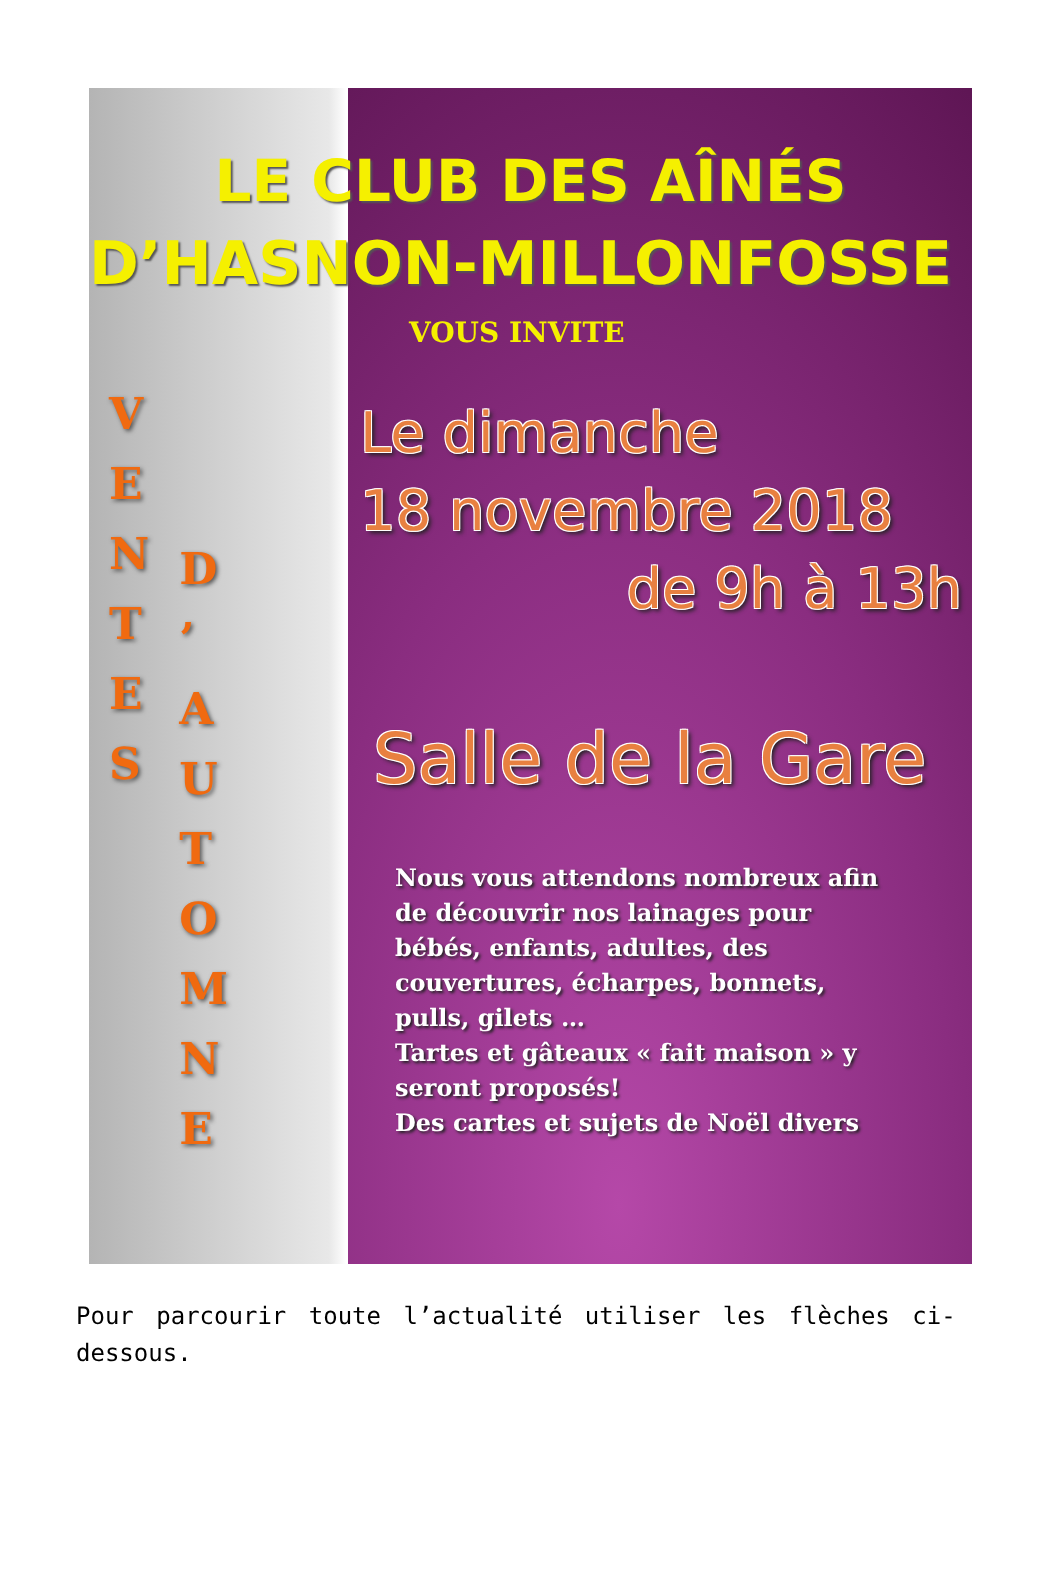LE CLUB DES AÎNÉS
D’HASNON-MILLONFOSSE
VOUS INVITE
V
E
N
T
E
S
D
’
A
U
T
O
M
N
E
Le dimanche
18 novembre 2018
de 9h à 13h
Salle de la Gare
Nous vous attendons nombreux afin
de découvrir nos lainages pour
bébés, enfants, adultes, des
couvertures, écharpes, bonnets,
pulls, gilets …
Tartes et gâteaux « fait maison » y
seront proposés!
Des cartes et sujets de Noël divers
Pour parcourir toute l’actualité utiliser les flèches ci-dessous.